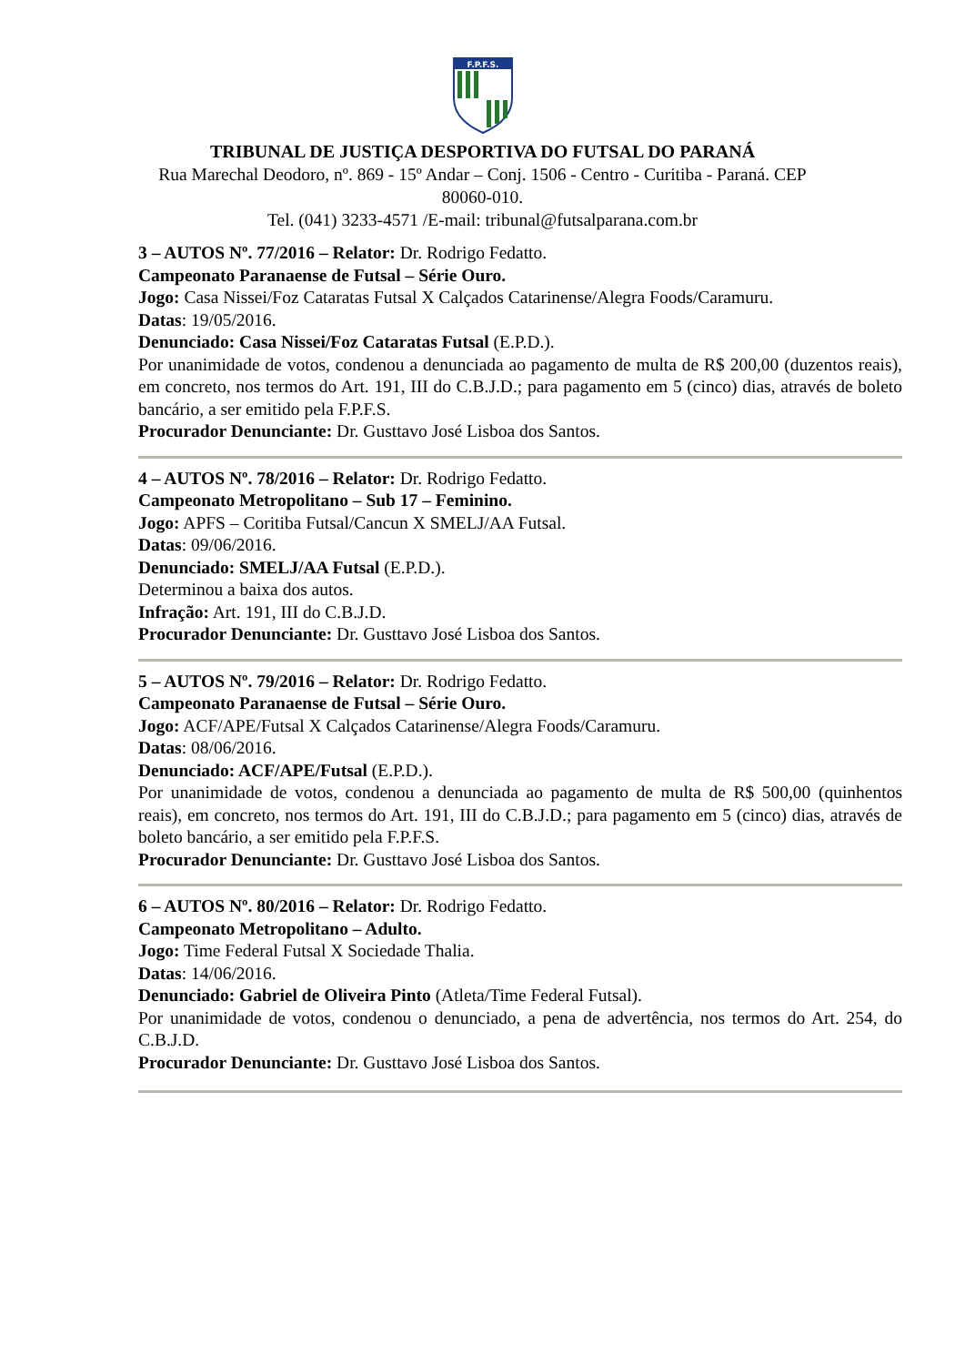F.P.F.S.
TRIBUNAL DE JUSTIÇA DESPORTIVA DO FUTSAL DO PARANÁ
Rua Marechal Deodoro, nº. 869 - 15º Andar – Conj. 1506 - Centro - Curitiba - Paraná. CEP
80060-010.
Tel. (041) 3233-4571 /E-mail: tribunal@futsalparana.com.br
3 – AUTOS Nº. 77/2016 – Relator: Dr. Rodrigo Fedatto.
Campeonato Paranaense de Futsal – Série Ouro.
Jogo: Casa Nissei/Foz Cataratas Futsal X Calçados Catarinense/Alegra Foods/Caramuru.
Datas: 19/05/2016.
Denunciado: Casa Nissei/Foz Cataratas Futsal (E.P.D.).
Por unanimidade de votos, condenou a denunciada ao pagamento de multa de R$ 200,00 (duzentos reais), em concreto, nos termos do Art. 191, III do C.B.J.D.; para pagamento em 5 (cinco) dias, através de boleto bancário, a ser emitido pela F.P.F.S.
Procurador Denunciante: Dr. Gusttavo José Lisboa dos Santos.
4 – AUTOS Nº. 78/2016 – Relator: Dr. Rodrigo Fedatto.
Campeonato Metropolitano – Sub 17 – Feminino.
Jogo: APFS – Coritiba Futsal/Cancun X SMELJ/AA Futsal.
Datas: 09/06/2016.
Denunciado: SMELJ/AA Futsal (E.P.D.).
Determinou a baixa dos autos.
Infração: Art. 191, III do C.B.J.D.
Procurador Denunciante: Dr. Gusttavo José Lisboa dos Santos.
5 – AUTOS Nº. 79/2016 – Relator: Dr. Rodrigo Fedatto.
Campeonato Paranaense de Futsal – Série Ouro.
Jogo: ACF/APE/Futsal X Calçados Catarinense/Alegra Foods/Caramuru.
Datas: 08/06/2016.
Denunciado: ACF/APE/Futsal (E.P.D.).
Por unanimidade de votos, condenou a denunciada ao pagamento de multa de R$ 500,00 (quinhentos reais), em concreto, nos termos do Art. 191, III do C.B.J.D.; para pagamento em 5 (cinco) dias, através de boleto bancário, a ser emitido pela F.P.F.S.
Procurador Denunciante: Dr. Gusttavo José Lisboa dos Santos.
6 – AUTOS Nº. 80/2016 – Relator: Dr. Rodrigo Fedatto.
Campeonato Metropolitano – Adulto.
Jogo: Time Federal Futsal X Sociedade Thalia.
Datas: 14/06/2016.
Denunciado: Gabriel de Oliveira Pinto (Atleta/Time Federal Futsal).
Por unanimidade de votos, condenou o denunciado, a pena de advertência, nos termos do Art. 254, do C.B.J.D.
Procurador Denunciante: Dr. Gusttavo José Lisboa dos Santos.